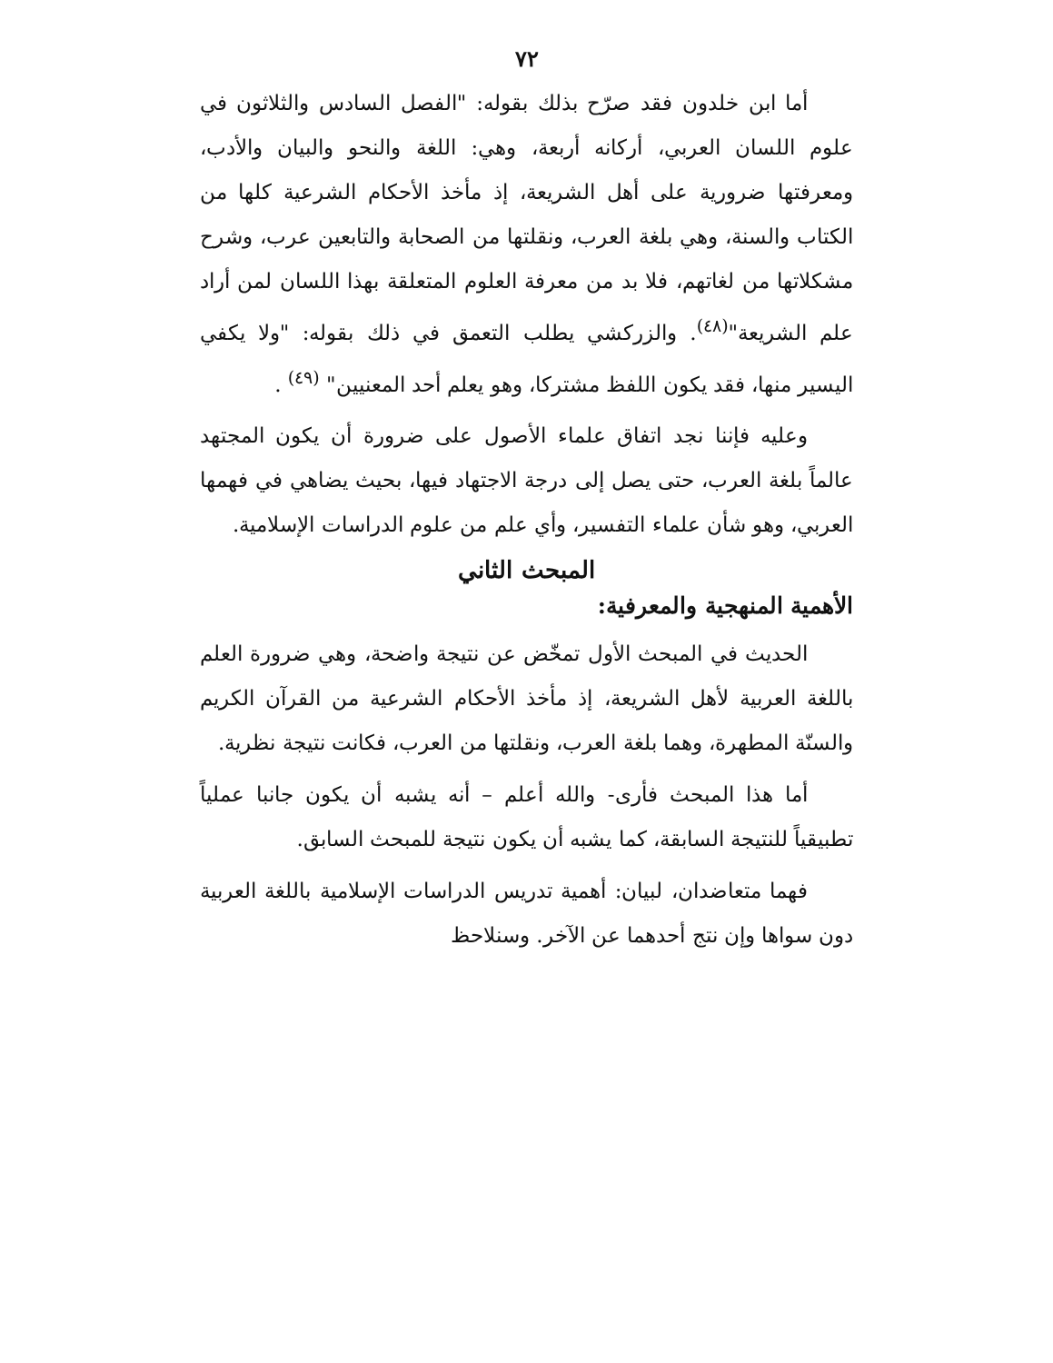٧٢
أما ابن خلدون فقد صرّح بذلك بقوله: "الفصل السادس والثلاثون في علوم اللسان العربي، أركانه أربعة، وهي: اللغة والنحو والبيان والأدب، ومعرفتها ضرورية على أهل الشريعة، إذ مأخذ الأحكام الشرعية كلها من الكتاب والسنة، وهي بلغة العرب، ونقلتها من الصحابة والتابعين عرب، وشرح مشكلاتها من لغاتهم، فلا بد من معرفة العلوم المتعلقة بهذا اللسان لمن أراد علم الشريعة"<sup>(٤٨)</sup>. والزركشي يطلب التعمق في ذلك بقوله: "ولا يكفي اليسير منها، فقد يكون اللفظ مشتركا، وهو يعلم أحد المعنيين" <sup>(٤٩)</sup> .
وعليه فإننا نجد اتفاق علماء الأصول على ضرورة أن يكون المجتهد عالماً بلغة العرب، حتى يصل إلى درجة الاجتهاد فيها، بحيث يضاهي في فهمها العربي، وهو شأن علماء التفسير، وأي علم من علوم الدراسات الإسلامية.
المبحث الثاني
الأهمية المنهجية والمعرفية:
الحديث في المبحث الأول تمخّض عن نتيجة واضحة، وهي ضرورة العلم باللغة العربية لأهل الشريعة، إذ مأخذ الأحكام الشرعية من القرآن الكريم والسنّة المطهرة، وهما بلغة العرب، ونقلتها من العرب، فكانت نتيجة نظرية.
أما هذا المبحث فأرى- والله أعلم – أنه يشبه أن يكون جانبا عملياً تطبيقياً للنتيجة السابقة، كما يشبه أن يكون نتيجة للمبحث السابق.
فهما متعاضدان، لبيان: أهمية تدريس الدراسات الإسلامية باللغة العربية دون سواها وإن نتج أحدهما عن الآخر. وسنلاحظ